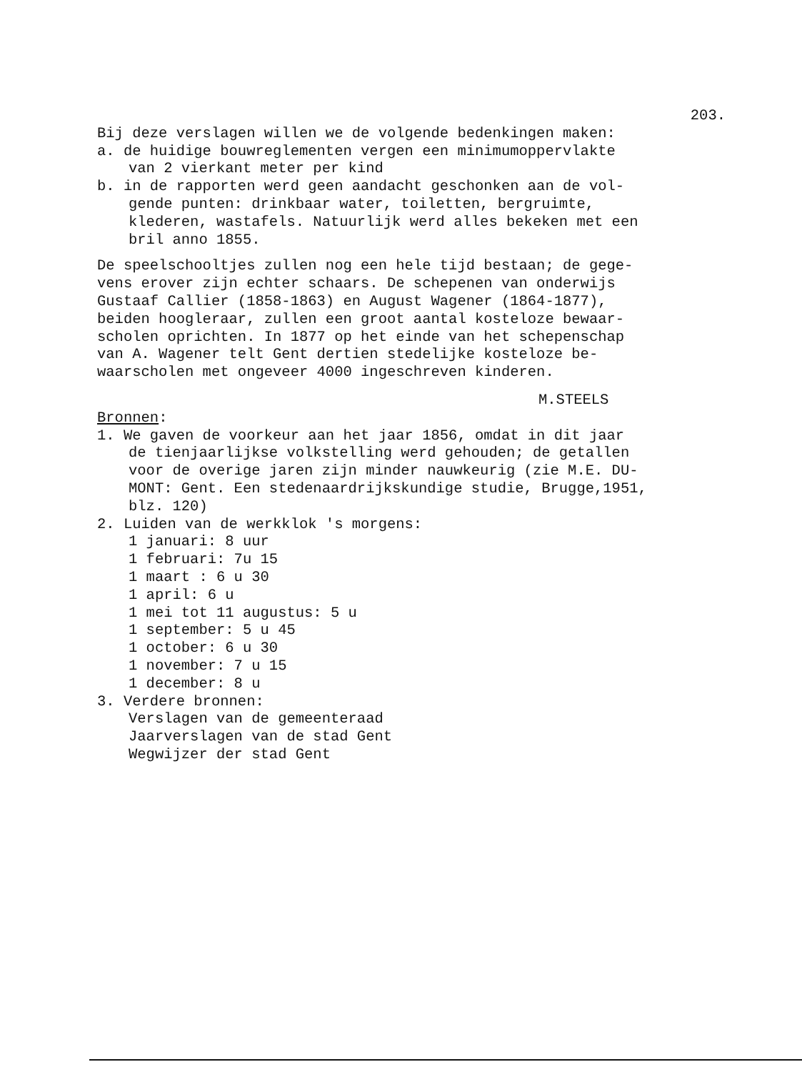203.
Bij deze verslagen willen we de volgende bedenkingen maken:
a. de huidige bouwreglementen vergen een minimumoppervlakte
van 2 vierkant meter per kind
b. in de rapporten werd geen aandacht geschonken aan de vol-
gende punten: drinkbaar water, toiletten, bergruimte,
klederen, wastafels. Natuurlijk werd alles bekeken met een
bril anno 1855.
De speelschooltjes zullen nog een hele tijd bestaan; de gege-
vens erover zijn echter schaars. De schepenen van onderwijs
Gustaaf Callier (1858-1863) en August Wagener (1864-1877),
beiden hoogleraar, zullen een groot aantal kosteloze bewaar-
scholen oprichten. In 1877 op het einde van het schepenschap
van A. Wagener telt Gent dertien stedelijke kosteloze be-
waarscholen met ongeveer 4000 ingeschreven kinderen.
M.STEELS
Bronnen:
1. We gaven de voorkeur aan het jaar 1856, omdat in dit jaar
de tienjaarlijkse volkstelling werd gehouden; de getallen
voor de overige jaren zijn minder nauwkeurig (zie M.E. DU-
MONT: Gent. Een stedenaardrijkskundige studie, Brugge,1951,
blz. 120)
2. Luiden van de werkklok 's morgens:
1 januari: 8 uur
1 februari: 7u 15
1 maart : 6 u 30
1 april: 6 u
1 mei tot 11 augustus: 5 u
1 september: 5 u 45
1 october: 6 u 30
1 november: 7 u 15
1 december: 8 u
3. Verdere bronnen:
Verslagen van de gemeenteraad
Jaarverslagen van de stad Gent
Wegwijzer der stad Gent